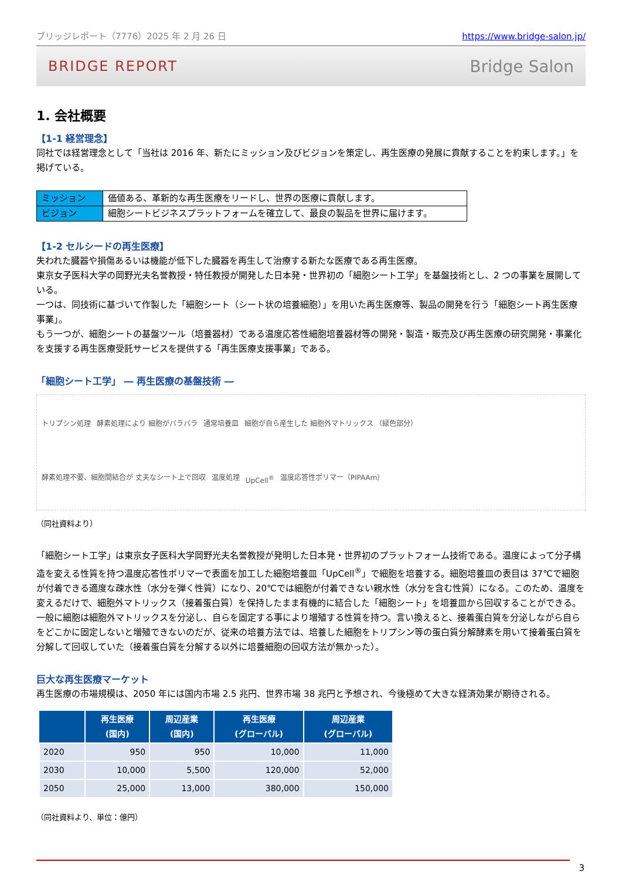ブリッジレポート（7776）2025 年 2 月 26 日 https://www.bridge-salon.jp/
BRIDGE REPORT Bridge Salon
1. 会社概要
【1-1 経営理念】
同社では経営理念として「当社は 2016 年、新たにミッション及びビジョンを策定し、再生医療の発展に貢献することを約束します。」を掲げている。
| ミッション | 価値ある、革新的な再生医療をリードし、世界の医療に貢献します。 |
| ビジョン | 細胞シートビジネスプラットフォームを確立して、最良の製品を世界に届けます。 |
【1-2 セルシードの再生医療】
失われた臓器や損傷あるいは機能が低下した臓器を再生して治療する新たな医療である再生医療。
東京女子医科大学の岡野光夫名誉教授・特任教授が開発した日本発・世界初の「細胞シート工学」を基盤技術とし、2 つの事業を展開している。
一つは、同技術に基づいて作製した「細胞シート（シート状の培養細胞）」を用いた再生医療等、製品の開発を行う「細胞シート再生医療事業」。
もう一つが、細胞シートの基盤ツール（培養器材）である温度応答性細胞培養器材等の開発・製造・販売及び再生医療の研究開発・事業化を支援する再生医療受託サービスを提供する「再生医療支援事業」である。
「細胞シート工学」 ― 再生医療の基盤技術 ―
トリプシン処理 酵素処理により 細胞がバラバラ 通常培養皿 細胞が自ら産生した 細胞外マトリックス （緑色部分） 酵素処理不要、細胞間結合が 丈夫なシート上で回収 温度処理 UpCell<sup>®</sup> 温度応答性ポリマー（PIPAAm）
（同社資料より）
「細胞シート工学」は東京女子医科大学岡野光夫名誉教授が発明した日本発・世界初のプラットフォーム技術である。温度によって分子構造を変える性質を持つ温度応答性ポリマーで表面を加工した細胞培養皿「UpCell<sup>®</sup>」で細胞を培養する。細胞培養皿の表目は 37℃で細胞が付着できる適度な疎水性（水分を弾く性質）になり、20℃では細胞が付着できない親水性（水分を含む性質）になる。このため、温度を変えるだけで、細胞外マトリックス（接着蛋白質）を保持したまま有機的に結合した「細胞シート」を培養皿から回収することができる。
一般に細胞は細胞外マトリックスを分泌し、自らを固定する事により増殖する性質を持つ。言い換えると、接着蛋白質を分泌しながら自らをどこかに固定しないと増殖できないのだが、従来の培養方法では、培養した細胞をトリプシン等の蛋白質分解酵素を用いて接着蛋白質を分解して回収していた（接着蛋白質を分解する以外に培養細胞の回収方法が無かった）。
巨大な再生医療マーケット
再生医療の市場規模は、2050 年には国内市場 2.5 兆円、世界市場 38 兆円と予想され、今後極めて大きな経済効果が期待される。
| | 再生医療 (国内) | 周辺産業 (国内) | 再生医療 (グローバル) | 周辺産業 (グローバル) |
| --- | --- | --- | --- | --- |
| 2020 | 950 | 950 | 10,000 | 11,000 |
| 2030 | 10,000 | 5,500 | 120,000 | 52,000 |
| 2050 | 25,000 | 13,000 | 380,000 | 150,000 |
（同社資料より、単位：億円）
3